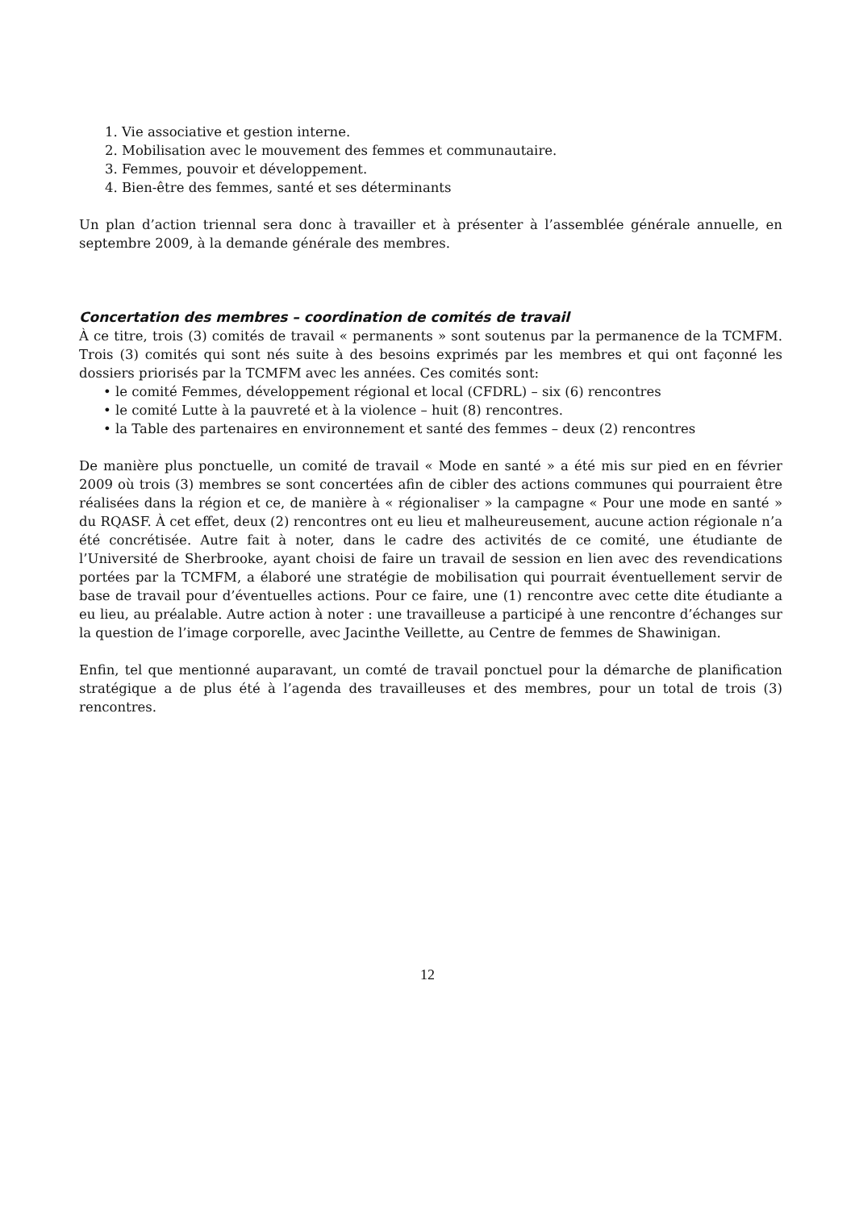1. Vie associative et gestion interne.
2. Mobilisation avec le mouvement des femmes et communautaire.
3. Femmes, pouvoir et développement.
4. Bien-être des femmes, santé et ses déterminants
Un plan d’action triennal sera donc à travailler et à présenter à l’assemblée générale annuelle, en septembre 2009, à la demande générale des membres.
Concertation des membres – coordination de comités de travail
À ce titre, trois (3) comités de travail « permanents » sont soutenus par la permanence de la TCMFM. Trois (3) comités qui sont nés suite à des besoins exprimés par les membres et qui ont façonné les dossiers priorisés par la TCMFM avec les années. Ces comités sont:
• le comité Femmes, développement régional et local (CFDRL) – six (6) rencontres
• le comité Lutte à la pauvreté et à la violence – huit (8) rencontres.
• la Table des partenaires en environnement et santé des femmes – deux (2) rencontres
De manière plus ponctuelle, un comité de travail « Mode en santé » a été mis sur pied en en février 2009 où trois (3) membres se sont concertées afin de cibler des actions communes qui pourraient être réalisées dans la région et ce, de manière à « régionaliser » la campagne « Pour une mode en santé » du RQASF. À cet effet, deux (2) rencontres ont eu lieu et malheureusement, aucune action régionale n’a été concrétisée. Autre fait à noter, dans le cadre des activités de ce comité, une étudiante de l’Université de Sherbrooke, ayant choisi de faire un travail de session en lien avec des revendications portées par la TCMFM, a élaboré une stratégie de mobilisation qui pourrait éventuellement servir de base de travail pour d’éventuelles actions. Pour ce faire, une (1) rencontre avec cette dite étudiante a eu lieu, au préalable. Autre action à noter : une travailleuse a participé à une rencontre d’échanges sur la question de l’image corporelle, avec Jacinthe Veillette, au Centre de femmes de Shawinigan.
Enfin, tel que mentionné auparavant, un comté de travail ponctuel pour la démarche de planification stratégique a de plus été à l’agenda des travailleuses et des membres, pour un total de trois (3) rencontres.
12